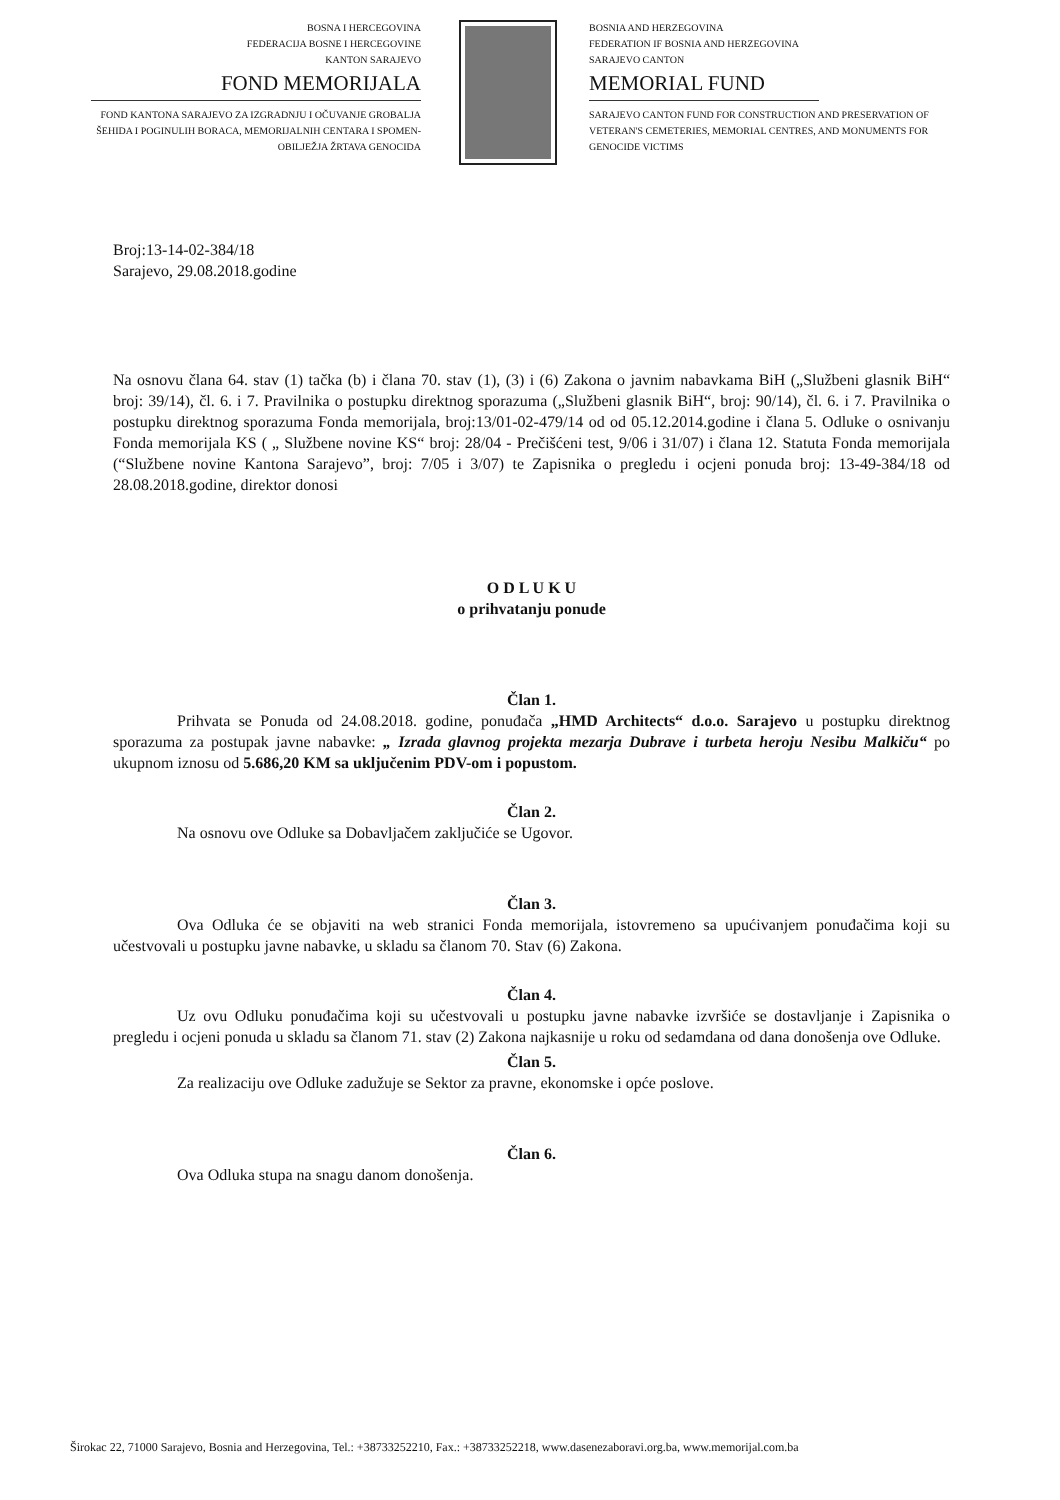BOSNA I HERCEGOVINA
FEDERACIJA BOSNE I HERCEGOVINE
KANTON SARAJEVO
FOND MEMORIJALA
FOND KANTONA SARAJEVO ZA IZGRADNJU I OČUVANJE GROBALJA ŠEHIDA I POGINULIH BORACA, MEMORIJALNIH CENTARA I SPOMEN-OBILJEŽJA ŽRTAVA GENOCIDA
BOSNIA AND HERZEGOVINA
FEDERATION IF BOSNIA AND HERZEGOVINA
SARAJEVO CANTON
MEMORIAL FUND
SARAJEVO CANTON FUND FOR CONSTRUCTION AND PRESERVATION OF VETERAN'S CEMETERIES, MEMORIAL CENTRES, AND MONUMENTS FOR GENOCIDE VICTIMS
Broj:13-14-02-384/18
Sarajevo, 29.08.2018.godine
Na osnovu člana 64. stav (1) tačka (b) i člana 70. stav (1), (3) i (6) Zakona o javnim nabavkama BiH („Službeni glasnik BiH“ broj: 39/14), čl. 6. i 7. Pravilnika o postupku direktnog sporazuma („Službeni glasnik BiH“, broj: 90/14), čl. 6. i 7. Pravilnika o postupku direktnog sporazuma Fonda memorijala, broj:13/01-02-479/14 od od 05.12.2014.godine i člana 5. Odluke o osnivanju Fonda memorijala KS ( „ Službene novine KS“ broj: 28/04 - Prečišćeni test, 9/06 i 31/07) i člana 12. Statuta Fonda memorijala (“Službene novine Kantona Sarajevo”, broj: 7/05 i 3/07) te Zapisnika o pregledu i ocjeni ponuda broj: 13-49-384/18 od 28.08.2018.godine, direktor donosi
O D L U K U
o prihvatanju ponude
Član 1.
Prihvata se Ponuda od 24.08.2018. godine, ponuđača „HMD Architects“ d.o.o. Sarajevo u postupku direktnog sporazuma za postupak javne nabavke: „ Izrada glavnog projekta mezarja Dubrave i turbeta heroju Nesibu Malkiču“ po ukupnom iznosu od 5.686,20 KM sa uključenim PDV-om i popustom.
Član 2.
Na osnovu ove Odluke sa Dobavljačem zaključiće se Ugovor.
Član 3.
Ova Odluka će se objaviti na web stranici Fonda memorijala, istovremeno sa upućivanjem ponuđačima koji su učestvovali u postupku javne nabavke, u skladu sa članom 70. Stav (6) Zakona.
Član 4.
Uz ovu Odluku ponuđačima koji su učestvovali u postupku javne nabavke izvršiće se dostavljanje i Zapisnika o pregledu i ocjeni ponuda u skladu sa članom 71. stav (2) Zakona najkasnije u roku od sedamdana od dana donošenja ove Odluke.
Član 5.
Za realizaciju ove Odluke zadužuje se Sektor za pravne, ekonomske i opće poslove.
Član 6.
Ova Odluka stupa na snagu danom donošenja.
Širokac 22, 71000 Sarajevo, Bosnia and Herzegovina, Tel.: +38733252210, Fax.: +38733252218, www.dasenezaboravi.org.ba, www.memorijal.com.ba